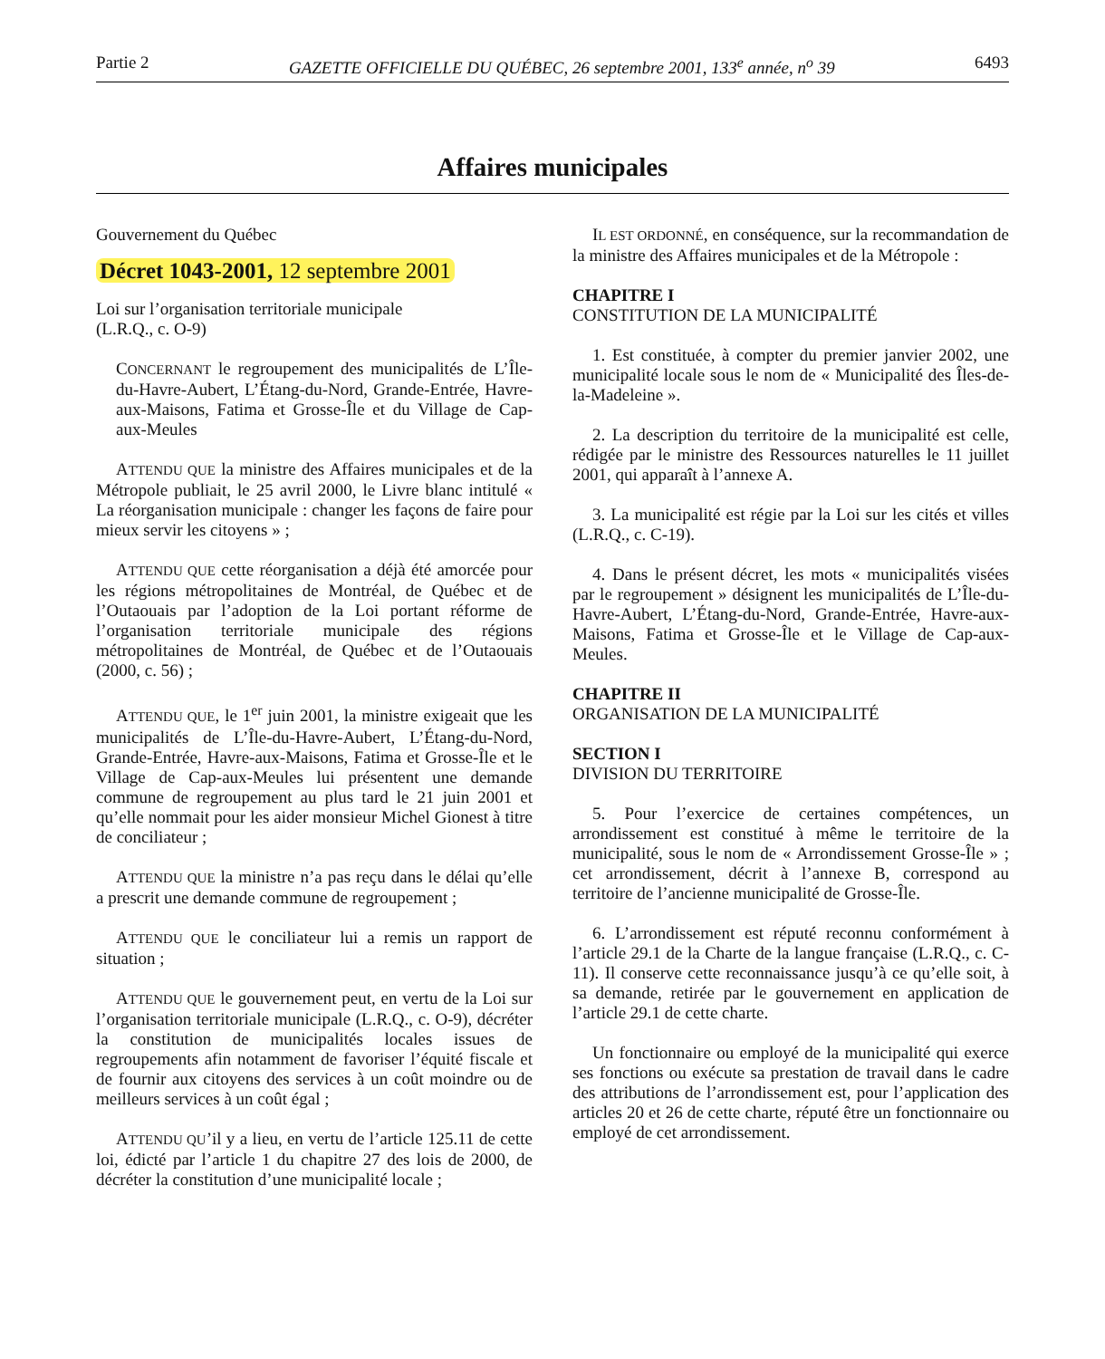Partie 2 GAZETTE OFFICIELLE DU QUÉBEC, 26 septembre 2001, 133<sup>e</sup> année, n<sup>o</sup> 39 6493
Affaires municipales
Gouvernement du Québec
Décret 1043-2001, 12 septembre 2001
Loi sur l’organisation territoriale municipale
(L.R.Q., c. O-9)
CONCERNANT le regroupement des municipalités de L’Île-du-Havre-Aubert, L’Étang-du-Nord, Grande-Entrée, Havre-aux-Maisons, Fatima et Grosse-Île et du Village de Cap-aux-Meules
ATTENDU QUE la ministre des Affaires municipales et de la Métropole publiait, le 25 avril 2000, le Livre blanc intitulé « La réorganisation municipale : changer les façons de faire pour mieux servir les citoyens » ;
ATTENDU QUE cette réorganisation a déjà été amorcée pour les régions métropolitaines de Montréal, de Québec et de l’Outaouais par l’adoption de la Loi portant réforme de l’organisation territoriale municipale des régions métropolitaines de Montréal, de Québec et de l’Outaouais (2000, c. 56) ;
ATTENDU QUE, le 1<sup>er</sup> juin 2001, la ministre exigeait que les municipalités de L’Île-du-Havre-Aubert, L’Étang-du-Nord, Grande-Entrée, Havre-aux-Maisons, Fatima et Grosse-Île et le Village de Cap-aux-Meules lui présentent une demande commune de regroupement au plus tard le 21 juin 2001 et qu’elle nommait pour les aider monsieur Michel Gionest à titre de conciliateur ;
ATTENDU QUE la ministre n’a pas reçu dans le délai qu’elle a prescrit une demande commune de regroupement ;
ATTENDU QUE le conciliateur lui a remis un rapport de situation ;
ATTENDU QUE le gouvernement peut, en vertu de la Loi sur l’organisation territoriale municipale (L.R.Q., c. O-9), décréter la constitution de municipalités locales issues de regroupements afin notamment de favoriser l’équité fiscale et de fournir aux citoyens des services à un coût moindre ou de meilleurs services à un coût égal ;
ATTENDU QU’il y a lieu, en vertu de l’article 125.11 de cette loi, édicté par l’article 1 du chapitre 27 des lois de 2000, de décréter la constitution d’une municipalité locale ;
IL EST ORDONNÉ, en conséquence, sur la recommandation de la ministre des Affaires municipales et de la Métropole :
CHAPITRE I
CONSTITUTION DE LA MUNICIPALITÉ
1. Est constituée, à compter du premier janvier 2002, une municipalité locale sous le nom de « Municipalité des Îles-de-la-Madeleine ».
2. La description du territoire de la municipalité est celle, rédigée par le ministre des Ressources naturelles le 11 juillet 2001, qui apparaît à l’annexe A.
3. La municipalité est régie par la Loi sur les cités et villes (L.R.Q., c. C-19).
4. Dans le présent décret, les mots « municipalités visées par le regroupement » désignent les municipalités de L’Île-du-Havre-Aubert, L’Étang-du-Nord, Grande-Entrée, Havre-aux-Maisons, Fatima et Grosse-Île et le Village de Cap-aux-Meules.
CHAPITRE II
ORGANISATION DE LA MUNICIPALITÉ
SECTION I
DIVISION DU TERRITOIRE
5. Pour l’exercice de certaines compétences, un arrondissement est constitué à même le territoire de la municipalité, sous le nom de « Arrondissement Grosse-Île » ; cet arrondissement, décrit à l’annexe B, correspond au territoire de l’ancienne municipalité de Grosse-Île.
6. L’arrondissement est réputé reconnu conformément à l’article 29.1 de la Charte de la langue française (L.R.Q., c. C-11). Il conserve cette reconnaissance jusqu’à ce qu’elle soit, à sa demande, retirée par le gouvernement en application de l’article 29.1 de cette charte.
Un fonctionnaire ou employé de la municipalité qui exerce ses fonctions ou exécute sa prestation de travail dans le cadre des attributions de l’arrondissement est, pour l’application des articles 20 et 26 de cette charte, réputé être un fonctionnaire ou employé de cet arrondissement.